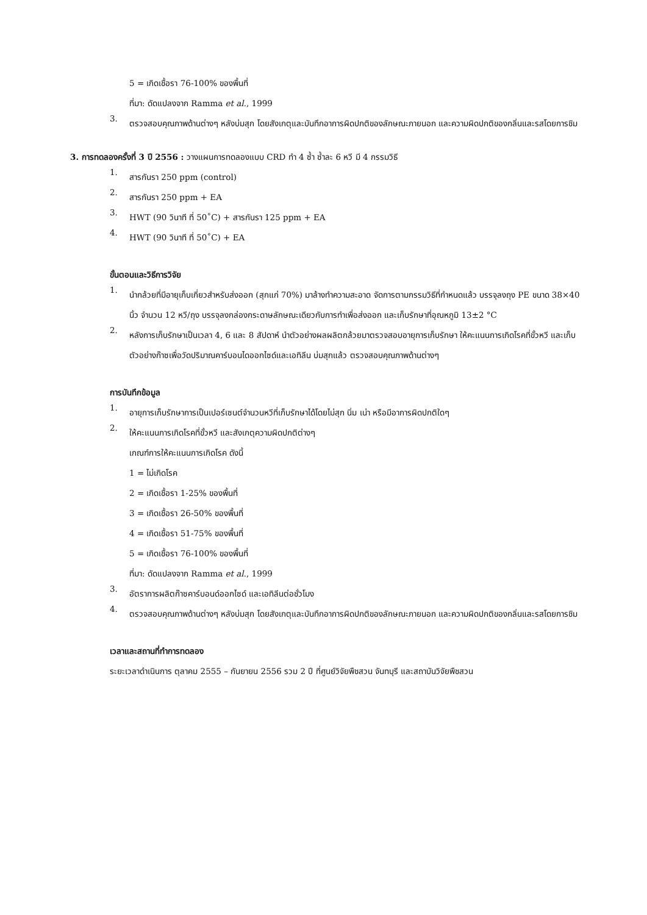5 = เกิดเชื้อรา 76-100% ของพื้นที่
ที่มา: ดัดแปลงจาก Ramma et al., 1999
3. ตรวจสอบคุณภาพด้านต่างๆ หลังบ่มสุก โดยสังเกตุและบันทึกอาการผิดปกติของลักษณะภายนอก และความผิดปกติของกลิ่นและรสโดยการชิม
3. การทดลองครั้งที่ 3 ปี 2556 : วางแผนการทดลองแบบ CRD ทำ 4 ซ้ำ ซ้ำละ 6 หวี มี 4 กรรมวิธี
1. สารกันรา 250 ppm (control)
2. สารกันรา 250 ppm + EA
3. HWT (90 วินาที ที่ 50˚C) + สารกันรา 125 ppm + EA
4. HWT (90 วินาที ที่ 50˚C) + EA
ขั้นตอนและวิธีการวิจัย
1. นำกล้วยที่มีอายุเก็บเกี่ยวสำหรับส่งออก (สุกแก่ 70%) มาล้างทำความสะอาด จัดการตามกรรมวิธีที่กำหนดแล้ว บรรจุลงถุง PE ขนาด 38×40 นิ้ว จำนวน 12 หวี/ถุง บรรจุลงกล่องกระดาษลักษณะเดียวกับการทำเพื่อส่งออก และเก็บรักษาที่อุณหภูมิ 13±2 °C
2. หลังการเก็บรักษาเป็นเวลา 4, 6 และ 8 สัปดาห์ นำตัวอย่างผลผลิตกล้วยมาตรวจสอบอายุการเก็บรักษา ให้คะแนนการเกิดโรคที่ขั้วหวี และเก็บตัวอย่างก๊าซเพื่อวัดปริมาณคาร์บอนไดออกไซด์และเอทิลีน บ่มสุกแล้ว ตรวจสอบคุณภาพด้านต่างๆ
การบันทึกข้อมูล
1. อายุการเก็บรักษาการเป็นเปอร์เซนต์จำนวนหวีที่เก็บรักษาได้โดยไม่สุก นิ่ม เน่า หรือมีอาการผิดปกติใดๆ
2. ให้คะแนนการเกิดโรคที่ขั้วหวี และสังเกตุความผิดปกติต่างๆ
เกณฑ์การให้คะแนนการเกิดโรค ดังนี้
1 = ไม่เกิดโรค
2 = เกิดเชื้อรา 1-25% ของพื้นที่
3 = เกิดเชื้อรา 26-50% ของพื้นที่
4 = เกิดเชื้อรา 51-75% ของพื้นที่
5 = เกิดเชื้อรา 76-100% ของพื้นที่
ที่มา: ดัดแปลงจาก Ramma et al., 1999
3. อัตราการผลิตก๊าซคาร์บอนด์ออกไซด์ และเอทิลีนต่อชั่วโมง
4. ตรวจสอบคุณภาพด้านต่างๆ หลังบ่มสุก โดยสังเกตุและบันทึกอาการผิดปกติของลักษณะภายนอก และความผิดปกติของกลิ่นและรสโดยการชิม
เวลาและสถานที่ทำการทดลอง
ระยะเวลาดำเนินการ ตุลาคม 2555 – กันยายน 2556 รวม 2 ปี ที่ศูนย์วิจัยพืชสวน จันทบุรี และสถาบันวิจัยพืชสวน